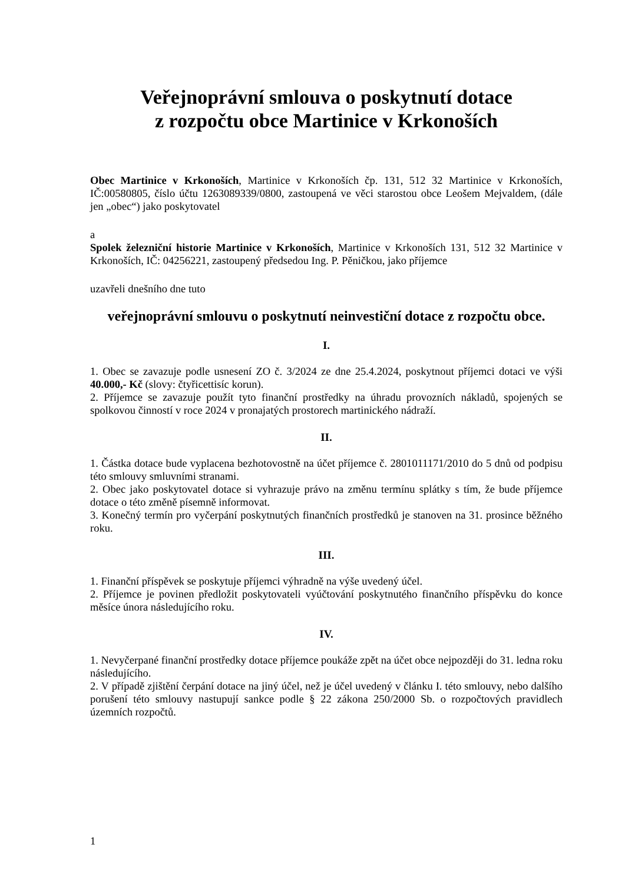Veřejnoprávní smlouva o poskytnutí dotace
z rozpočtu obce Martinice v Krkonoších
Obec Martinice v Krkonoších, Martinice v Krkonoších čp. 131, 512 32 Martinice v Krkonoších, IČ:00580805, číslo účtu 1263089339/0800, zastoupená ve věci starostou obce Leošem Mejvaldem, (dále jen „obec“) jako poskytovatel
a
Spolek železniční historie Martinice v Krkonoších, Martinice v Krkonoších 131, 512 32 Martinice v Krkonoších, IČ: 04256221, zastoupený předsedou Ing. P. Pěničkou, jako příjemce
uzavřeli dnešního dne tuto
veřejnoprávní smlouvu o poskytnutí neinvestiční dotace z rozpočtu obce.
I.
1. Obec se zavazuje podle usnesení ZO č. 3/2024 ze dne 25.4.2024, poskytnout příjemci dotaci ve výši 40.000,- Kč (slovy: čtyřicettisíc korun).
2. Příjemce se zavazuje použít tyto finanční prostředky na úhradu provozních nákladů, spojených se spolkovou činností v roce 2024 v pronajatých prostorech martinického nádraží.
II.
1. Částka dotace bude vyplacena bezhotovostně na účet příjemce č. 2801011171/2010 do 5 dnů od podpisu této smlouvy smluvními stranami.
2. Obec jako poskytovatel dotace si vyhrazuje právo na změnu termínu splátky s tím, že bude příjemce dotace o této změně písemně informovat.
3. Konečný termín pro vyčerpání poskytnutých finančních prostředků je stanoven na 31. prosince běžného roku.
III.
1. Finanční příspěvek se poskytuje příjemci výhradně na výše uvedený účel.
2. Příjemce je povinen předložit poskytovateli vyúčtování poskytnutého finančního příspěvku do konce měsíce února následujícího roku.
IV.
1. Nevyčerpané finanční prostředky dotace příjemce poukáže zpět na účet obce nejpozději do 31. ledna roku následujícího.
2. V případě zjištění čerpání dotace na jiný účel, než je účel uvedený v článku I. této smlouvy, nebo dalšího porušení této smlouvy nastupují sankce podle § 22 zákona 250/2000 Sb. o rozpočtových pravidlech územních rozpočtů.
1